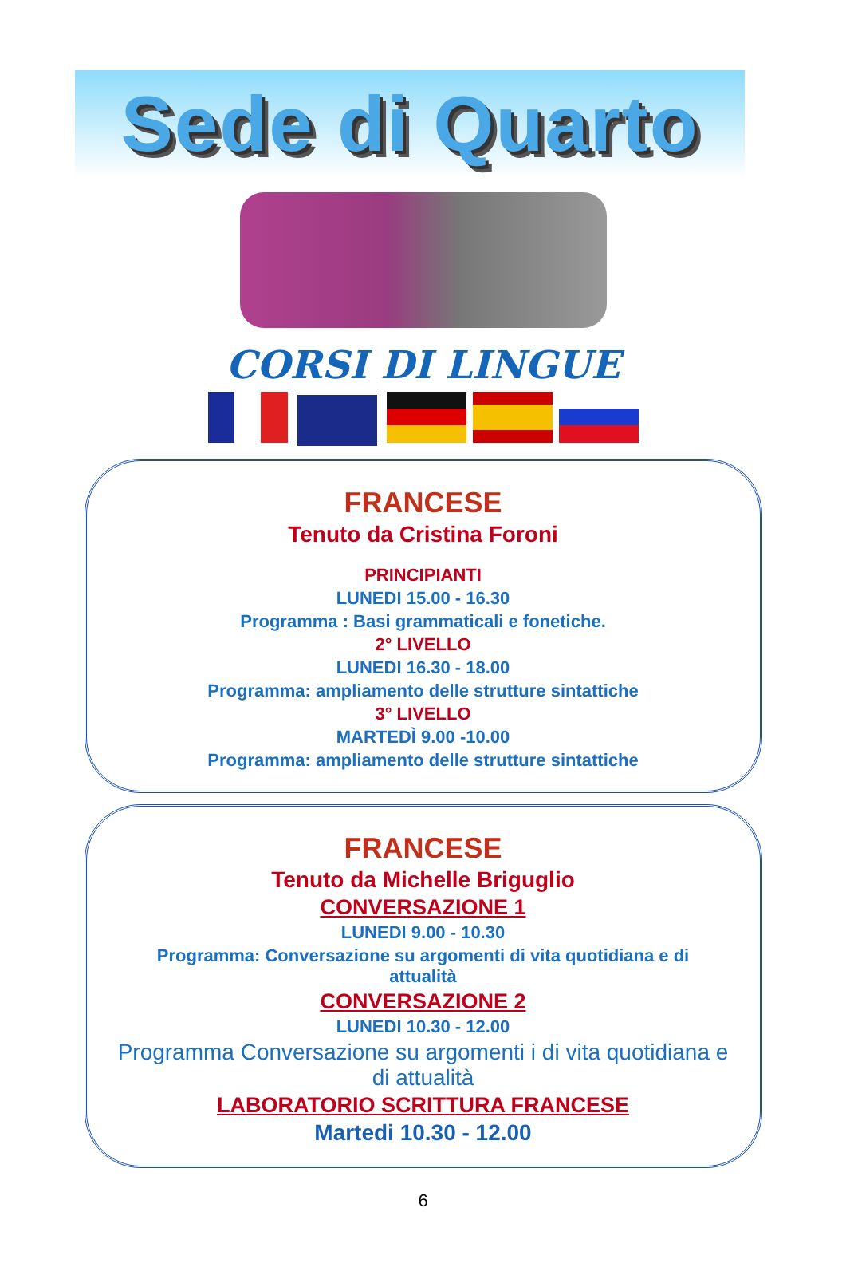Sede di Quarto
CORSI DI LINGUE
FRANCESE
Tenuto da Cristina Foroni
PRINCIPIANTI
LUNEDI 15.00 - 16.30
Programma : Basi grammaticali e fonetiche.
2° LIVELLO
LUNEDI 16.30 - 18.00
Programma: ampliamento delle strutture sintattiche
3° LIVELLO
MARTEDÌ 9.00 -10.00
Programma: ampliamento delle strutture sintattiche
FRANCESE
Tenuto da Michelle Briguglio
CONVERSAZIONE 1
LUNEDI 9.00 - 10.30
Programma: Conversazione su argomenti di vita quotidiana e di
attualità
CONVERSAZIONE 2
LUNEDI 10.30 - 12.00
Programma Conversazione su argomenti i di vita quotidiana e
di attualità
LABORATORIO SCRITTURA FRANCESE
Martedi 10.30 - 12.00
6